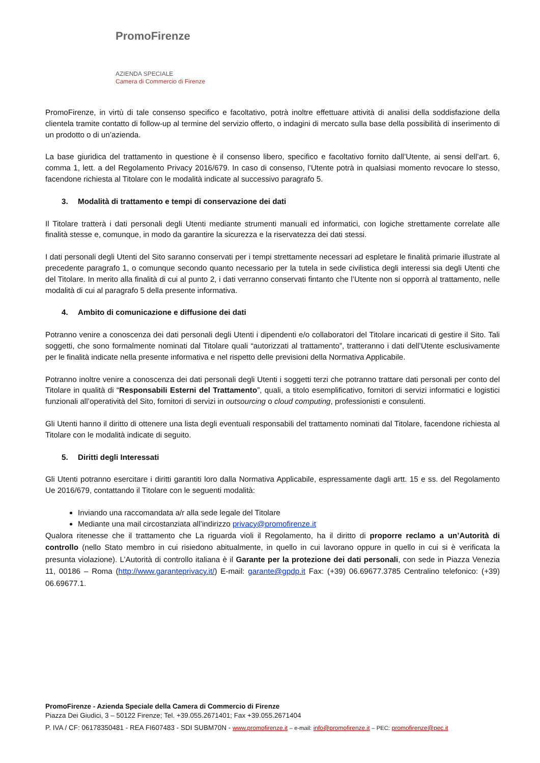PromoFirenze
AZIENDA SPECIALE
Camera di Commercio di Firenze
PromoFirenze, in virtù di tale consenso specifico e facoltativo, potrà inoltre effettuare attività di analisi della soddisfazione della clientela tramite contatto di follow-up al termine del servizio offerto, o indagini di mercato sulla base della possibilità di inserimento di un prodotto o di un’azienda.
La base giuridica del trattamento in questione è il consenso libero, specifico e facoltativo fornito dall’Utente, ai sensi dell’art. 6, comma 1, lett. a del Regolamento Privacy 2016/679. In caso di consenso, l’Utente potrà in qualsiasi momento revocare lo stesso, facendone richiesta al Titolare con le modalità indicate al successivo paragrafo 5.
3. Modalità di trattamento e tempi di conservazione dei dati
Il Titolare tratterà i dati personali degli Utenti mediante strumenti manuali ed informatici, con logiche strettamente correlate alle finalità stesse e, comunque, in modo da garantire la sicurezza e la riservatezza dei dati stessi.
I dati personali degli Utenti del Sito saranno conservati per i tempi strettamente necessari ad espletare le finalità primarie illustrate al precedente paragrafo 1, o comunque secondo quanto necessario per la tutela in sede civilistica degli interessi sia degli Utenti che del Titolare. In merito alla finalità di cui al punto 2, i dati verranno conservati fintanto che l’Utente non si opporrà al trattamento, nelle modalità di cui al paragrafo 5 della presente informativa.
4. Ambito di comunicazione e diffusione dei dati
Potranno venire a conoscenza dei dati personali degli Utenti i dipendenti e/o collaboratori del Titolare incaricati di gestire il Sito. Tali soggetti, che sono formalmente nominati dal Titolare quali “autorizzati al trattamento”, tratteranno i dati dell’Utente esclusivamente per le finalità indicate nella presente informativa e nel rispetto delle previsioni della Normativa Applicabile.
Potranno inoltre venire a conoscenza dei dati personali degli Utenti i soggetti terzi che potranno trattare dati personali per conto del Titolare in qualità di “Responsabili Esterni del Trattamento”, quali, a titolo esemplificativo, fornitori di servizi informatici e logistici funzionali all’operatività del Sito, fornitori di servizi in outsourcing o cloud computing, professionisti e consulenti.
Gli Utenti hanno il diritto di ottenere una lista degli eventuali responsabili del trattamento nominati dal Titolare, facendone richiesta al Titolare con le modalità indicate di seguito.
5. Diritti degli Interessati
Gli Utenti potranno esercitare i diritti garantiti loro dalla Normativa Applicabile, espressamente dagli artt. 15 e ss. del Regolamento Ue 2016/679, contattando il Titolare con le seguenti modalità:
Inviando una raccomandata a/r alla sede legale del Titolare
Mediante una mail circostanziata all’indirizzo privacy@promofirenze.it
Qualora ritenesse che il trattamento che La riguarda violi il Regolamento, ha il diritto di proporre reclamo a un’Autorità di controllo (nello Stato membro in cui risiedono abitualmente, in quello in cui lavorano oppure in quello in cui si è verificata la presunta violazione). L’Autorità di controllo italiana è il Garante per la protezione dei dati personali, con sede in Piazza Venezia 11, 00186 – Roma (http://www.garanteprivacy.it/) E-mail: garante@gpdp.it Fax: (+39) 06.69677.3785 Centralino telefonico: (+39) 06.69677.1.
PromoFirenze - Azienda Speciale della Camera di Commercio di Firenze
Piazza Dei Giudici, 3 – 50122 Firenze; Tel. +39.055.2671401; Fax +39.055.2671404
P. IVA / CF: 06178350481 - REA FI607483 - SDI SUBM70N - www.promofirenze.it – e-mail: info@promofirenze.it – PEC: promofirenze@pec.it